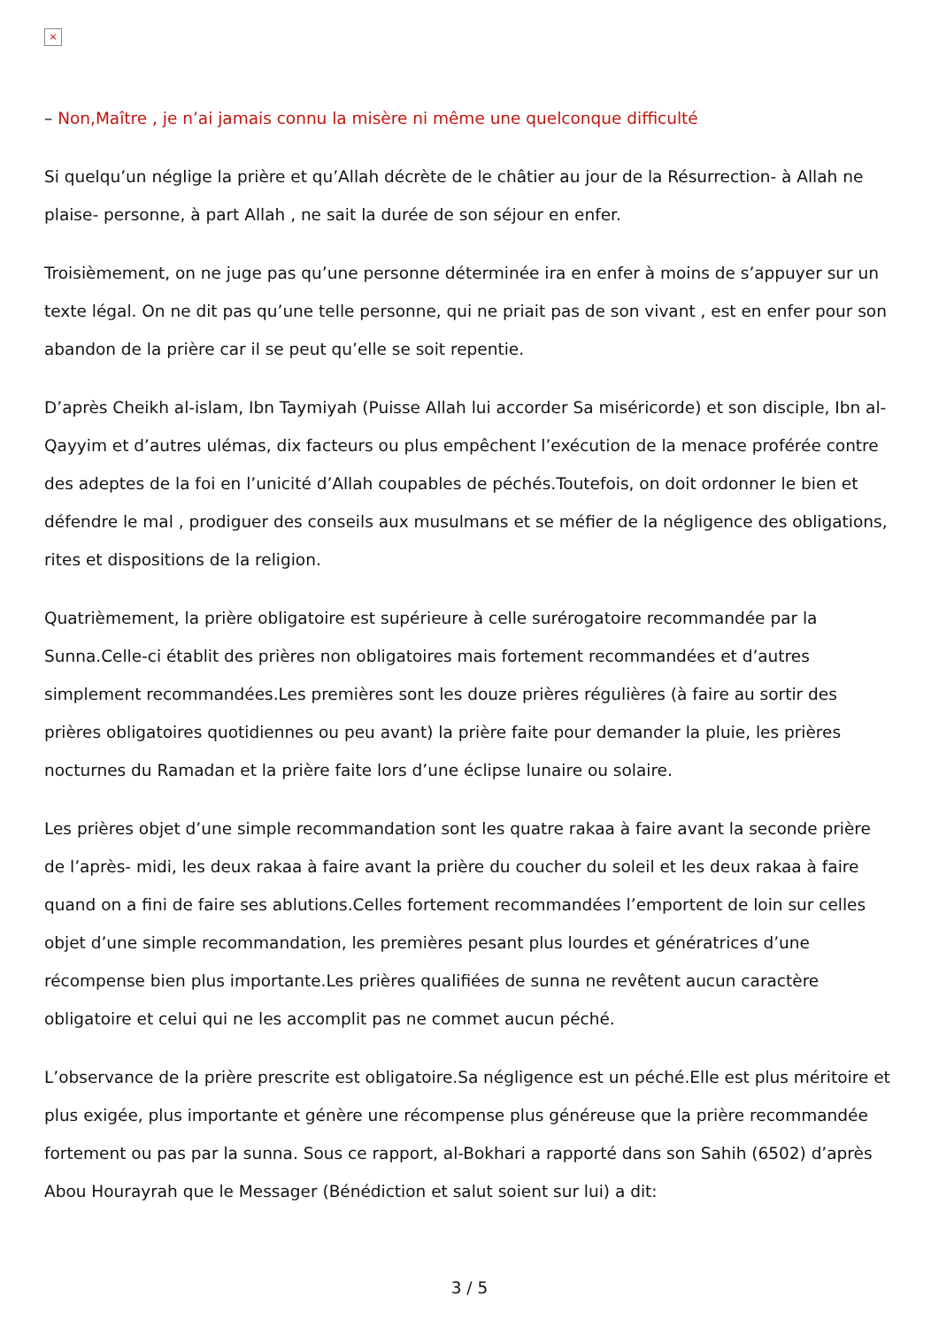×
– Non,Maître , je n’ai jamais connu la misère ni même une quelconque difficulté
Si quelqu’un néglige la prière et qu’Allah décrète de le châtier au jour de la Résurrection- à Allah ne plaise- personne, à part Allah , ne sait la durée de son séjour en enfer.
Troisièmement, on ne juge pas qu’une personne déterminée ira en enfer à moins de s’appuyer sur un texte légal. On ne dit pas qu’une telle personne, qui ne priait pas de son vivant , est en enfer pour son abandon de la prière car il se peut qu’elle se soit repentie.
D’après Cheikh al-islam, Ibn Taymiyah (Puisse Allah lui accorder Sa miséricorde) et son disciple, Ibn al-Qayyim et d’autres ulémas, dix facteurs ou plus empêchent l’exécution de la menace proférée contre des adeptes de la foi en l’unicité d’Allah coupables de péchés.Toutefois, on doit ordonner le bien et défendre le mal , prodiguer des conseils aux musulmans et se méfier de la négligence des obligations, rites et dispositions de la religion.
Quatrièmement, la prière obligatoire est supérieure à celle surérogatoire recommandée par la Sunna.Celle-ci établit des prières non obligatoires mais fortement recommandées et d’autres simplement recommandées.Les premières sont les douze prières régulières (à faire au sortir des prières obligatoires quotidiennes ou peu avant) la prière faite pour demander la pluie, les prières nocturnes du Ramadan et la prière faite lors d’une éclipse lunaire ou solaire.
Les prières objet d’une simple recommandation sont les quatre rakaa à faire avant la seconde prière de l’après- midi, les deux rakaa à faire avant la prière du coucher du soleil et les deux rakaa à faire quand on a fini de faire ses ablutions.Celles fortement recommandées l’emportent de loin sur celles objet d’une simple recommandation, les premières pesant plus lourdes et génératrices d’une récompense bien plus importante.Les prières qualifiées de sunna ne revêtent aucun caractère obligatoire et celui qui ne les accomplit pas ne commet aucun péché.
L’observance de la prière prescrite est obligatoire.Sa négligence est un péché.Elle est plus méritoire et plus exigée, plus importante et génère une récompense plus généreuse que la prière recommandée fortement ou pas par la sunna. Sous ce rapport, al-Bokhari a rapporté dans son Sahih (6502) d’après Abou Hourayrah que le Messager (Bénédiction et salut soient sur lui) a dit:
3 / 5